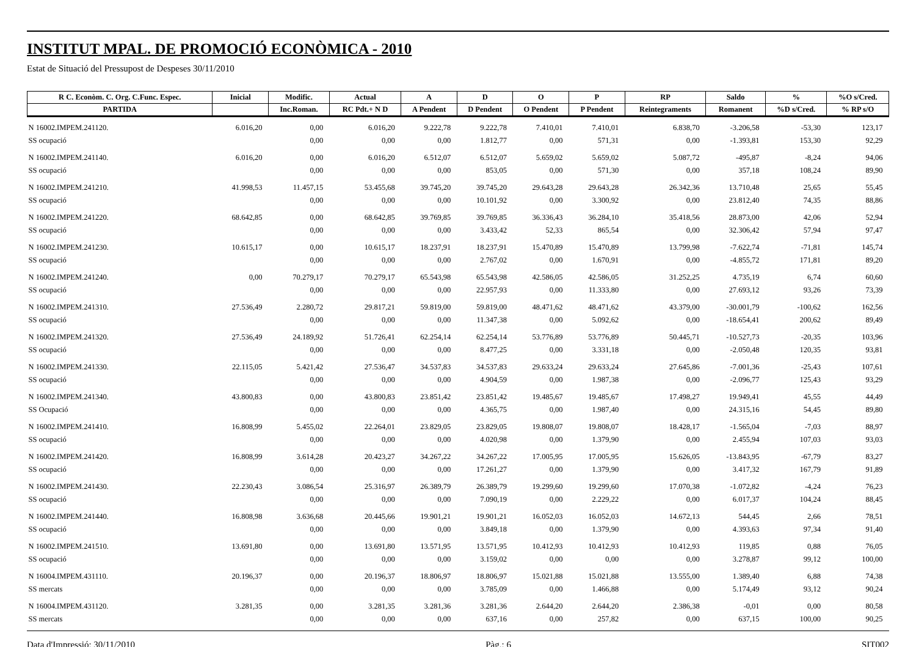INSTITUT MPAL. DE PROMOCIÓ ECONÒMICA - 2010
Estat de Situació del Pressupost de Despeses 30/11/2010
| R C. Econòm. C. Org. C.Func. Espec. | Inicial | Modific. | Actual | A | D | O | P | RP | Saldo | % | %O s/Cred. |
| --- | --- | --- | --- | --- | --- | --- | --- | --- | --- | --- | --- |
| PARTIDA | | Inc.Roman. | RC Pdt.+ N D | A Pendent | D Pendent | O Pendent | P Pendent | Reintegraments | Romanent | %D s/Cred. | % RP s/O |
| N 16002.IMPEM.241120. | 6.016,20 | 0,00 | 6.016,20 | 9.222,78 | 9.222,78 | 7.410,01 | 7.410,01 | 6.838,70 | -3.206,58 | -53,30 | 123,17 |
| SS ocupació | | 0,00 | 0,00 | 0,00 | 1.812,77 | 0,00 | 571,31 | 0,00 | -1.393,81 | 153,30 | 92,29 |
| N 16002.IMPEM.241140. | 6.016,20 | 0,00 | 6.016,20 | 6.512,07 | 6.512,07 | 5.659,02 | 5.659,02 | 5.087,72 | -495,87 | -8,24 | 94,06 |
| SS ocupació | | 0,00 | 0,00 | 0,00 | 853,05 | 0,00 | 571,30 | 0,00 | 357,18 | 108,24 | 89,90 |
| N 16002.IMPEM.241210. | 41.998,53 | 11.457,15 | 53.455,68 | 39.745,20 | 39.745,20 | 29.643,28 | 29.643,28 | 26.342,36 | 13.710,48 | 25,65 | 55,45 |
| SS ocupació | | 0,00 | 0,00 | 0,00 | 10.101,92 | 0,00 | 3.300,92 | 0,00 | 23.812,40 | 74,35 | 88,86 |
| N 16002.IMPEM.241220. | 68.642,85 | 0,00 | 68.642,85 | 39.769,85 | 39.769,85 | 36.336,43 | 36.284,10 | 35.418,56 | 28.873,00 | 42,06 | 52,94 |
| SS ocupació | | 0,00 | 0,00 | 0,00 | 3.433,42 | 52,33 | 865,54 | 0,00 | 32.306,42 | 57,94 | 97,47 |
| N 16002.IMPEM.241230. | 10.615,17 | 0,00 | 10.615,17 | 18.237,91 | 18.237,91 | 15.470,89 | 15.470,89 | 13.799,98 | -7.622,74 | -71,81 | 145,74 |
| SS ocupació | | 0,00 | 0,00 | 0,00 | 2.767,02 | 0,00 | 1.670,91 | 0,00 | -4.855,72 | 171,81 | 89,20 |
| N 16002.IMPEM.241240. | 0,00 | 70.279,17 | 70.279,17 | 65.543,98 | 65.543,98 | 42.586,05 | 42.586,05 | 31.252,25 | 4.735,19 | 6,74 | 60,60 |
| SS ocupació | | 0,00 | 0,00 | 0,00 | 22.957,93 | 0,00 | 11.333,80 | 0,00 | 27.693,12 | 93,26 | 73,39 |
| N 16002.IMPEM.241310. | 27.536,49 | 2.280,72 | 29.817,21 | 59.819,00 | 59.819,00 | 48.471,62 | 48.471,62 | 43.379,00 | -30.001,79 | -100,62 | 162,56 |
| SS ocupació | | 0,00 | 0,00 | 0,00 | 11.347,38 | 0,00 | 5.092,62 | 0,00 | -18.654,41 | 200,62 | 89,49 |
| N 16002.IMPEM.241320. | 27.536,49 | 24.189,92 | 51.726,41 | 62.254,14 | 62.254,14 | 53.776,89 | 53.776,89 | 50.445,71 | -10.527,73 | -20,35 | 103,96 |
| SS ocupació | | 0,00 | 0,00 | 0,00 | 8.477,25 | 0,00 | 3.331,18 | 0,00 | -2.050,48 | 120,35 | 93,81 |
| N 16002.IMPEM.241330. | 22.115,05 | 5.421,42 | 27.536,47 | 34.537,83 | 34.537,83 | 29.633,24 | 29.633,24 | 27.645,86 | -7.001,36 | -25,43 | 107,61 |
| SS ocupació | | 0,00 | 0,00 | 0,00 | 4.904,59 | 0,00 | 1.987,38 | 0,00 | -2.096,77 | 125,43 | 93,29 |
| N 16002.IMPEM.241340. | 43.800,83 | 0,00 | 43.800,83 | 23.851,42 | 23.851,42 | 19.485,67 | 19.485,67 | 17.498,27 | 19.949,41 | 45,55 | 44,49 |
| SS Ocupació | | 0,00 | 0,00 | 0,00 | 4.365,75 | 0,00 | 1.987,40 | 0,00 | 24.315,16 | 54,45 | 89,80 |
| N 16002.IMPEM.241410. | 16.808,99 | 5.455,02 | 22.264,01 | 23.829,05 | 23.829,05 | 19.808,07 | 19.808,07 | 18.428,17 | -1.565,04 | -7,03 | 88,97 |
| SS ocupació | | 0,00 | 0,00 | 0,00 | 4.020,98 | 0,00 | 1.379,90 | 0,00 | 2.455,94 | 107,03 | 93,03 |
| N 16002.IMPEM.241420. | 16.808,99 | 3.614,28 | 20.423,27 | 34.267,22 | 34.267,22 | 17.005,95 | 17.005,95 | 15.626,05 | -13.843,95 | -67,79 | 83,27 |
| SS ocupació | | 0,00 | 0,00 | 0,00 | 17.261,27 | 0,00 | 1.379,90 | 0,00 | 3.417,32 | 167,79 | 91,89 |
| N 16002.IMPEM.241430. | 22.230,43 | 3.086,54 | 25.316,97 | 26.389,79 | 26.389,79 | 19.299,60 | 19.299,60 | 17.070,38 | -1.072,82 | -4,24 | 76,23 |
| SS ocupació | | 0,00 | 0,00 | 0,00 | 7.090,19 | 0,00 | 2.229,22 | 0,00 | 6.017,37 | 104,24 | 88,45 |
| N 16002.IMPEM.241440. | 16.808,98 | 3.636,68 | 20.445,66 | 19.901,21 | 19.901,21 | 16.052,03 | 16.052,03 | 14.672,13 | 544,45 | 2,66 | 78,51 |
| SS ocupació | | 0,00 | 0,00 | 0,00 | 3.849,18 | 0,00 | 1.379,90 | 0,00 | 4.393,63 | 97,34 | 91,40 |
| N 16002.IMPEM.241510. | 13.691,80 | 0,00 | 13.691,80 | 13.571,95 | 13.571,95 | 10.412,93 | 10.412,93 | 10.412,93 | 119,85 | 0,88 | 76,05 |
| SS ocupació | | 0,00 | 0,00 | 0,00 | 3.159,02 | 0,00 | 0,00 | 0,00 | 3.278,87 | 99,12 | 100,00 |
| N 16004.IMPEM.431110. | 20.196,37 | 0,00 | 20.196,37 | 18.806,97 | 18.806,97 | 15.021,88 | 15.021,88 | 13.555,00 | 1.389,40 | 6,88 | 74,38 |
| SS mercats | | 0,00 | 0,00 | 0,00 | 3.785,09 | 0,00 | 1.466,88 | 0,00 | 5.174,49 | 93,12 | 90,24 |
| N 16004.IMPEM.431120. | 3.281,35 | 0,00 | 3.281,35 | 3.281,36 | 3.281,36 | 2.644,20 | 2.644,20 | 2.386,38 | -0,01 | 0,00 | 80,58 |
| SS mercats | | 0,00 | 0,00 | 0,00 | 637,16 | 0,00 | 257,82 | 0,00 | 637,15 | 100,00 | 90,25 |
Data d'Impressió: 30/11/2010 Pàg.: 6 SIT002